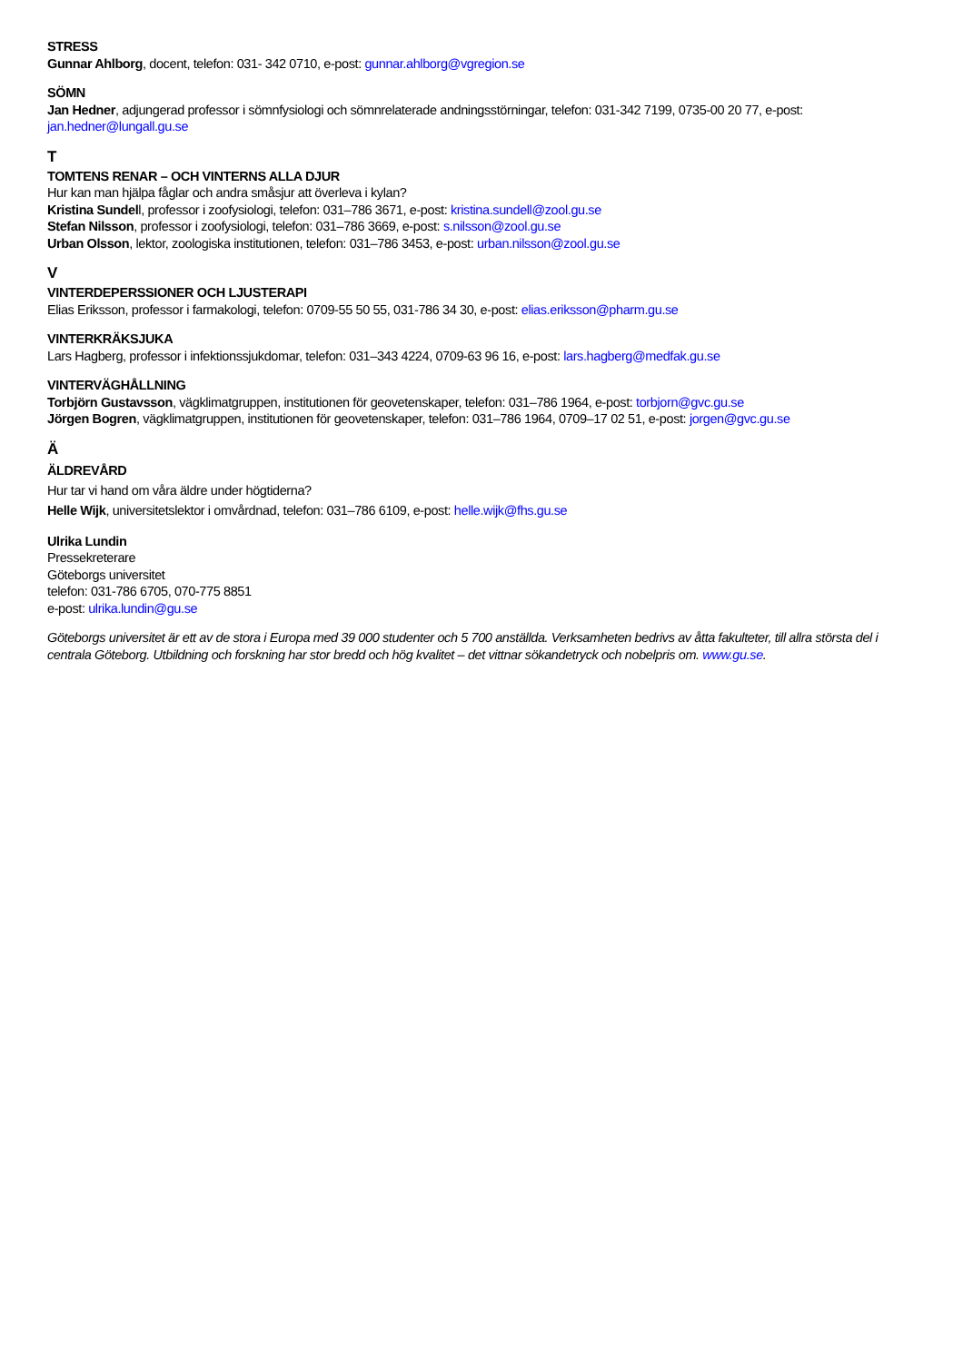STRESS
Gunnar Ahlborg, docent, telefon: 031- 342 0710, e-post: gunnar.ahlborg@vgregion.se
SÖMN
Jan Hedner, adjungerad professor i sömnfysiologi och sömnrelaterade andningsstörningar, telefon: 031-342 7199, 0735-00 20 77, e-post: jan.hedner@lungall.gu.se
T
TOMTENS RENAR – OCH VINTERNS ALLA DJUR
Hur kan man hjälpa fåglar och andra småsjur att överleva i kylan?
Kristina Sundell, professor i zoofysiologi, telefon: 031–786 3671, e-post: kristina.sundell@zool.gu.se
Stefan Nilsson, professor i zoofysiologi, telefon: 031–786 3669, e-post: s.nilsson@zool.gu.se
Urban Olsson, lektor, zoologiska institutionen, telefon: 031–786 3453, e-post: urban.nilsson@zool.gu.se
V
VINTERDEPERSSIONER OCH LJUSTERAPI
Elias Eriksson, professor i farmakologi, telefon: 0709-55 50 55, 031-786 34 30, e-post: elias.eriksson@pharm.gu.se
VINTERKRÄKSJUKA
Lars Hagberg, professor i infektionssjukdomar, telefon: 031–343 4224, 0709-63 96 16, e-post: lars.hagberg@medfak.gu.se
VINTERVÄGHÅLLNING
Torbjörn Gustavsson, vägklimatgruppen, institutionen för geovetenskaper, telefon: 031–786 1964, e-post: torbjorn@gvc.gu.se
Jörgen Bogren, vägklimatgruppen, institutionen för geovetenskaper, telefon: 031–786 1964, 0709–17 02 51, e-post: jorgen@gvc.gu.se
Ä
ÄLDREVÅRD
Hur tar vi hand om våra äldre under högtiderna?
Helle Wijk, universitetslektor i omvårdnad, telefon: 031–786 6109, e-post: helle.wijk@fhs.gu.se
Ulrika Lundin
Pressekreterare
Göteborgs universitet
telefon: 031-786 6705, 070-775 8851
e-post: ulrika.lundin@gu.se
Göteborgs universitet är ett av de stora i Europa med 39 000 studenter och 5 700 anställda. Verksamheten bedrivs av åtta fakulteter, till allra största del i centrala Göteborg. Utbildning och forskning har stor bredd och hög kvalitet – det vittnar sökandetryck och nobelpris om. www.gu.se.